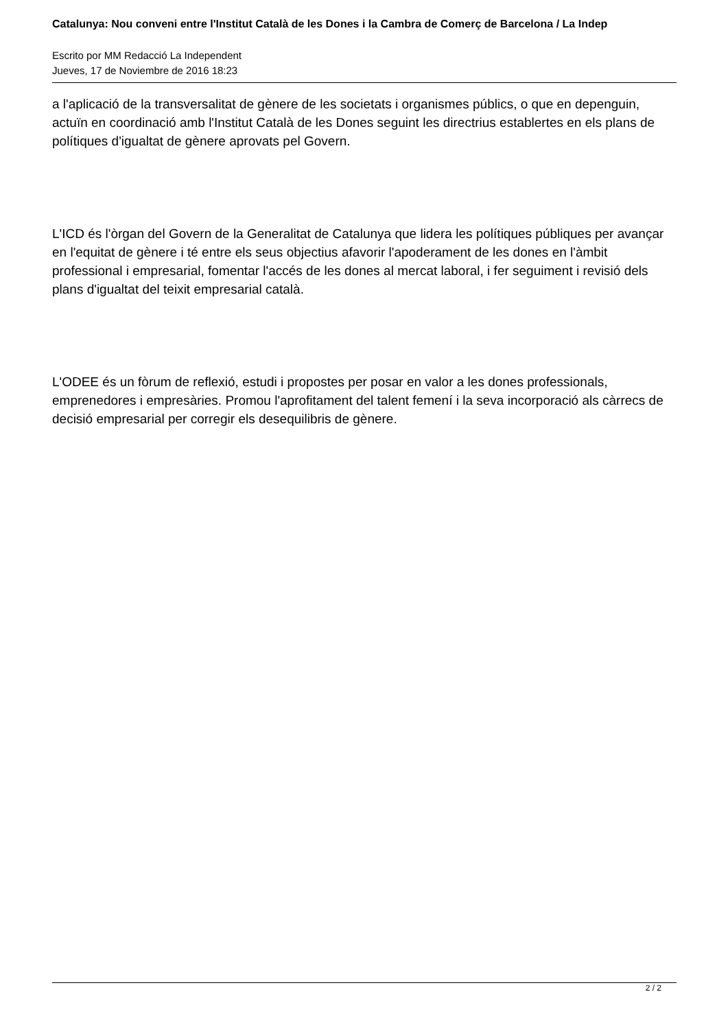Catalunya: Nou conveni entre l'Institut Català de les Dones i la Cambra de Comerç de Barcelona / La Indep
Escrito por MM Redacció La Independent
Jueves, 17 de Noviembre de 2016 18:23
a l'aplicació de la transversalitat de gènere de les societats i organismes públics, o que en depenguin, actuïn en coordinació amb l'Institut Català de les Dones seguint les directrius establertes en els plans de polítiques d'igualtat de gènere aprovats pel Govern.
L'ICD és l'òrgan del Govern de la Generalitat de Catalunya que lidera les polítiques públiques per avançar en l'equitat de gènere i té entre els seus objectius afavorir l'apoderament de les dones en l'àmbit professional i empresarial, fomentar l'accés de les dones al mercat laboral, i fer seguiment i revisió dels plans d'igualtat del teixit empresarial català.
L'ODEE és un fòrum de reflexió, estudi i propostes per posar en valor a les dones professionals, emprenedores i empresàries. Promou l'aprofitament del talent femení i la seva incorporació als càrrecs de decisió empresarial per corregir els desequilibris de gènere.
2 / 2